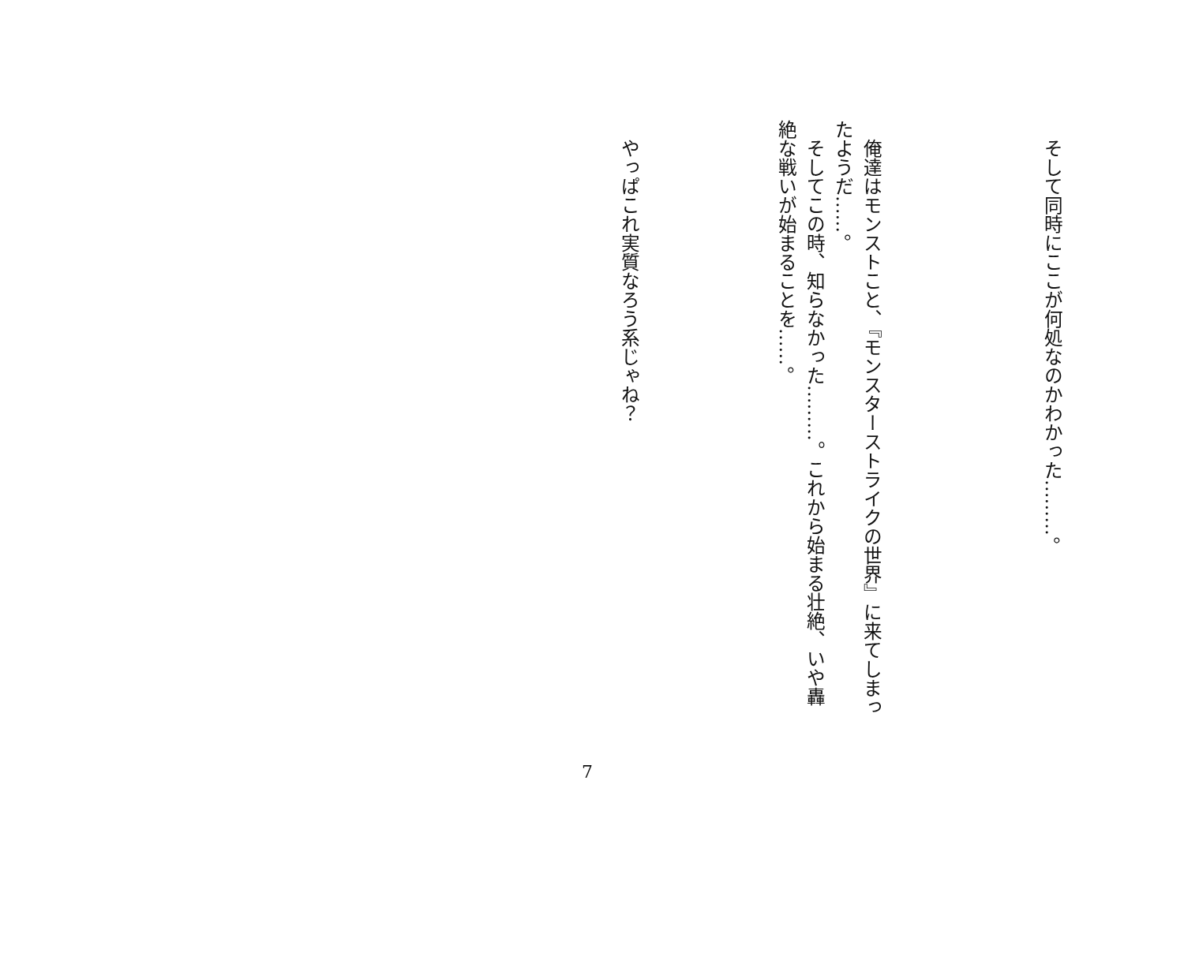そして同時にここが何処なのかわかった………。
俺達はモンストこと、『モンスターストライクの世界』に来てしまったようだ……。
そしてこの時、知らなかった………。これから始まる壮絶、いや轟絶な戦いが始まることを……。
やっぱこれ実質なろう系じゃね？
7